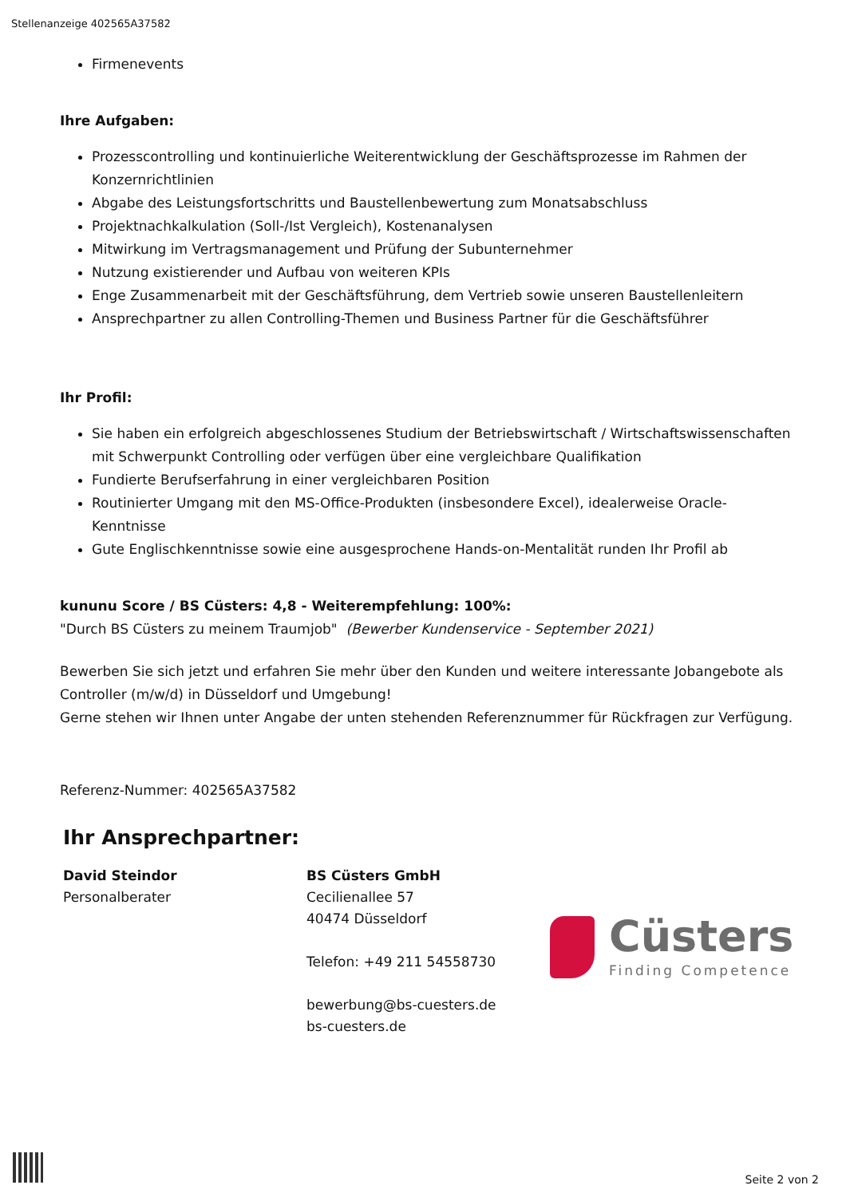Stellenanzeige 402565A37582
Firmenevents
Ihre Aufgaben:
Prozesscontrolling und kontinuierliche Weiterentwicklung der Geschäftsprozesse im Rahmen der Konzernrichtlinien
Abgabe des Leistungsfortschritts und Baustellenbewertung zum Monatsabschluss
Projektnachkalkulation (Soll-/Ist Vergleich), Kostenanalysen
Mitwirkung im Vertragsmanagement und Prüfung der Subunternehmer
Nutzung existierender und Aufbau von weiteren KPIs
Enge Zusammenarbeit mit der Geschäftsführung, dem Vertrieb sowie unseren Baustellenleitern
Ansprechpartner zu allen Controlling-Themen und Business Partner für die Geschäftsführer
Ihr Profil:
Sie haben ein erfolgreich abgeschlossenes Studium der Betriebswirtschaft / Wirtschaftswissenschaften mit Schwerpunkt Controlling oder verfügen über eine vergleichbare Qualifikation
Fundierte Berufserfahrung in einer vergleichbaren Position
Routinierter Umgang mit den MS-Office-Produkten (insbesondere Excel), idealerweise Oracle-Kenntnisse
Gute Englischkenntnisse sowie eine ausgesprochene Hands-on-Mentalität runden Ihr Profil ab
kununu Score / BS Cüsters: 4,8 - Weiterempfehlung: 100%:
"Durch BS Cüsters zu meinem Traumjob" (Bewerber Kundenservice - September 2021)
Bewerben Sie sich jetzt und erfahren Sie mehr über den Kunden und weitere interessante Jobangebote als Controller (m/w/d) in Düsseldorf und Umgebung!
Gerne stehen wir Ihnen unter Angabe der unten stehenden Referenznummer für Rückfragen zur Verfügung.
Referenz-Nummer: 402565A37582
Ihr Ansprechpartner:
David Steindor
Personalberater
BS Cüsters GmbH
Cecilienallee 57
40474 Düsseldorf
Telefon: +49 211 54558730
bewerbung@bs-cuesters.de
bs-cuesters.de
Cüsters
Finding Competence
Seite 2 von 2